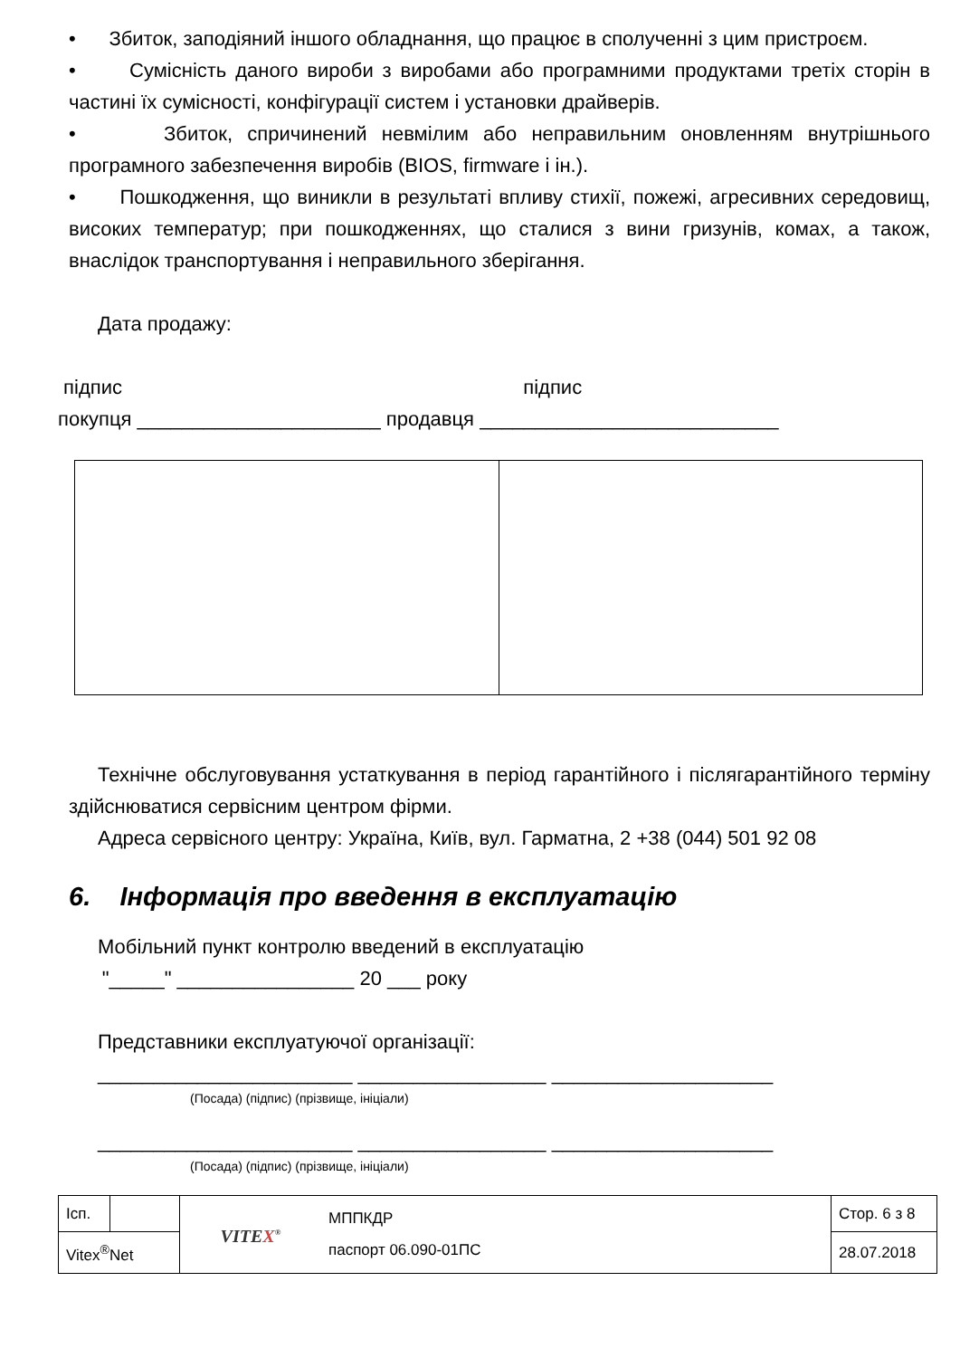• Збиток, заподіяний іншого обладнання, що працює в сполученні з цим пристроєм.
• Сумісність даного вироби з виробами або програмними продуктами третіх сторін в частині їх сумісності, конфігурації систем і установки драйверів.
• Збиток, спричинений невмілим або неправильним оновленням внутрішнього програмного забезпечення виробів (BIOS, firmware і ін.).
• Пошкодження, що виникли в результаті впливу стихії, пожежі, агресивних середовищ, високих температур; при пошкодженнях, що сталися з вини гризунів, комах, а також, внаслідок транспортування і неправильного зберігання.
Дата продажу:
підпис підпис
покупця ______________________ продавця ___________________________
Технічне обслуговування устаткування в період гарантійного і післягарантійного терміну здійснюватися сервісним центром фірми.
Адреса сервісного центру: Україна, Київ, вул. Гарматна, 2 +38 (044) 501 92 08
6. Інформація про введення в експлуатацію
Мобільний пункт контролю введений в експлуатацію
"_____" ________________ 20 ___ року
Представники експлуатуючої організації:
_______________________ _________________ ____________________
(Посада) (підпис) (прізвище, ініціали)
_______________________ _________________ ____________________
(Посада) (підпис) (прізвище, ініціали)
| Ісп. | | VITE X<sup>®</sup> | МППКДР паспорт 06.090-01ПС | Стор. 6 з 8 |
| Vitex<sup>®</sup>Net | | | | 28.07.2018 |